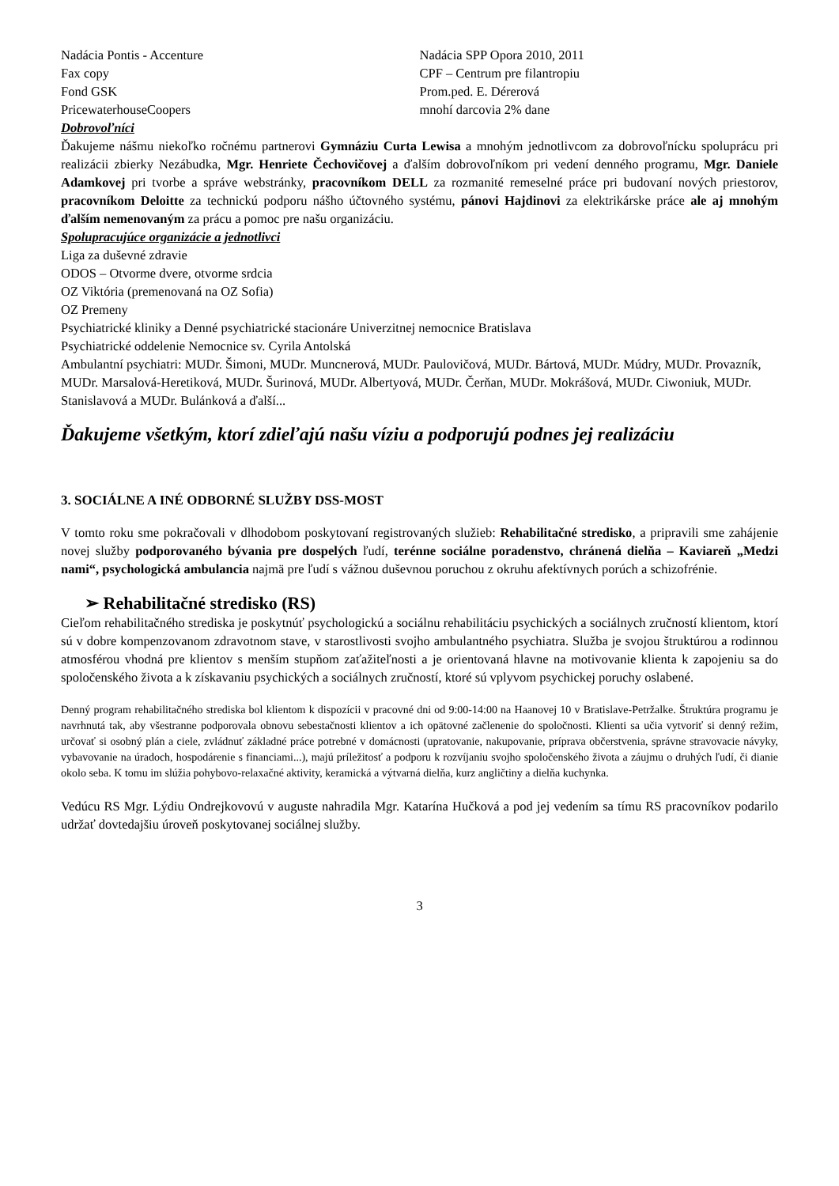Nadácia Pontis - Accenture
Fax copy
Fond GSK
PricewaterhouseCoopers
Nadácia SPP Opora 2010, 2011
CPF – Centrum pre filantropiu
Prom.ped. E. Dérerová
mnohí darcovia 2% dane
Dobrovoľníci
Ďakujeme nášmu niekoľko ročnému partnerovi Gymnáziu Curta Lewisa a mnohým jednotlivcom za dobrovoľnícku spoluprácu pri realizácii zbierky Nezábudka, Mgr. Henriete Čechovičovej a ďalším dobrovoľníkom pri vedení denného programu, Mgr. Daniele Adamkovej pri tvorbe a správe webstránky, pracovníkom DELL za rozmanité remeselné práce pri budovaní nových priestorov, pracovníkom Deloitte za technickú podporu nášho účtovného systému, pánovi Hajdinovi za elektrikárske práce ale aj mnohým ďalším nemenovaným za prácu a pomoc pre našu organizáciu.
Spolupracujúce organizácie a jednotlivci
Liga za duševné zdravie
ODOS – Otvorme dvere, otvorme srdcia
OZ Viktória (premenovaná na OZ Sofia)
OZ Premeny
Psychiatrické kliniky a Denné psychiatrické stacionáre Univerzitnej nemocnice Bratislava
Psychiatrické oddelenie Nemocnice sv. Cyrila Antolská
Ambulantní psychiatri: MUDr. Šimoni, MUDr. Muncnerová, MUDr. Paulovičová, MUDr. Bártová, MUDr. Múdry, MUDr. Provazník, MUDr. Marsalová-Heretiková, MUDr. Šurinová, MUDr. Albertyová, MUDr. Čerňan, MUDr. Mokrášová, MUDr. Ciwoniuk, MUDr. Stanislavová a MUDr. Bulánková a ďalší...
Ďakujeme všetkým, ktorí zdieľajú našu víziu a podporujú podnes jej realizáciu
3. SOCIÁLNE A INÉ ODBORNÉ SLUŽBY DSS-MOST
V tomto roku sme pokračovali v dlhodobom poskytovaní registrovaných služieb: Rehabilitačné stredisko, a pripravili sme zahájenie novej služby podporovaného bývania pre dospelých ľudí, terénne sociálne poradenstvo, chránená dielňa – Kaviareň „Medzi nami“, psychologická ambulancia najmä pre ľudí s vážnou duševnou poruchou z okruhu afektívnych porúch a schizofrénie.
➢ Rehabilitačné stredisko (RS)
Cieľom rehabilitačného strediska je poskytnúť psychologickú a sociálnu rehabilitáciu psychických a sociálnych zručností klientom, ktorí sú v dobre kompenzovanom zdravotnom stave, v starostlivosti svojho ambulantného psychiatra. Služba je svojou štruktúrou a rodinnou atmosférou vhodná pre klientov s menším stupňom zaťažiteľnosti a je orientovaná hlavne na motivovanie klienta k zapojeniu sa do spoločenského života a k získavaniu psychických a sociálnych zručností, ktoré sú vplyvom psychickej poruchy oslabené.
Denný program rehabilitačného strediska bol klientom k dispozícii v pracovné dni od 9:00-14:00 na Haanovej 10 v Bratislave-Petržalke. Štruktúra programu je navrhnutá tak, aby všestranne podporovala obnovu sebestačnosti klientov a ich opätovné začlenenie do spoločnosti. Klienti sa učia vytvoriť si denný režim, určovať si osobný plán a ciele, zvládnuť základné práce potrebné v domácnosti (upratovanie, nakupovanie, príprava občerstvenia, správne stravovacie návyky, vybavovanie na úradoch, hospodárenie s financiami...), majú príležitosť a podporu k rozvíjaniu svojho spoločenského života a záujmu o druhých ľudí, či dianie okolo seba. K tomu im slúžia pohybovo-relaxačné aktivity, keramická a výtvarná dielňa, kurz angličtiny a dielňa kuchynka.
Vedúcu RS Mgr. Lýdiu Ondrejkovovú v auguste nahradila Mgr. Katarína Hučková a pod jej vedením sa tímu RS pracovníkov podarilo udržať dovtedajšiu úroveň poskytovanej sociálnej služby.
3